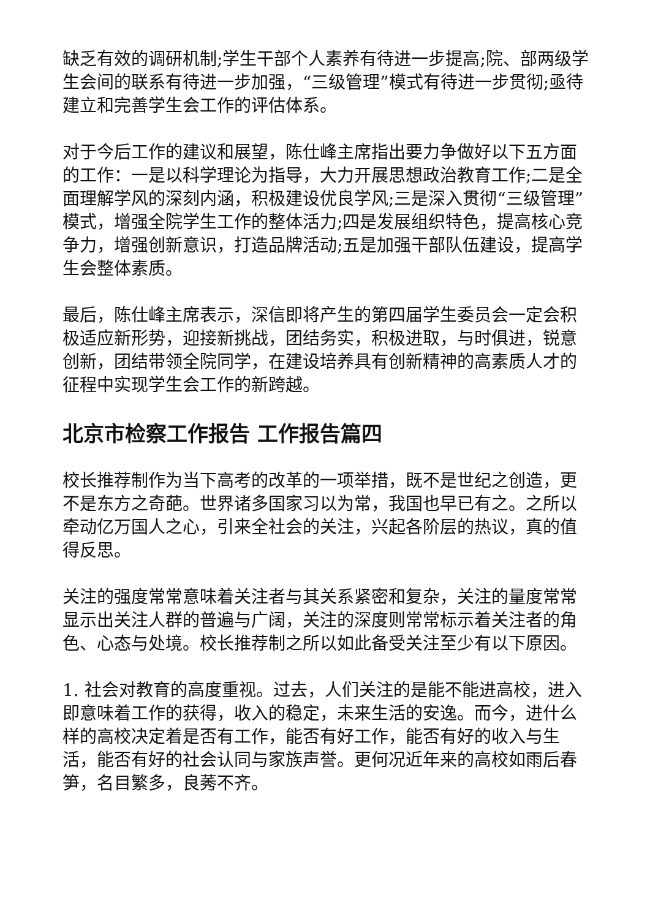缺乏有效的调研机制;学生干部个人素养有待进一步提高;院、部两级学生会间的联系有待进一步加强，“三级管理”模式有待进一步贯彻;亟待建立和完善学生会工作的评估体系。
对于今后工作的建议和展望，陈仕峰主席指出要力争做好以下五方面的工作：一是以科学理论为指导，大力开展思想政治教育工作;二是全面理解学风的深刻内涵，积极建设优良学风;三是深入贯彻“三级管理”模式，增强全院学生工作的整体活力;四是发展组织特色，提高核心竞争力，增强创新意识，打造品牌活动;五是加强干部队伍建设，提高学生会整体素质。
最后，陈仕峰主席表示，深信即将产生的第四届学生委员会一定会积极适应新形势，迎接新挑战，团结务实，积极进取，与时俱进，锐意创新，团结带领全院同学，在建设培养具有创新精神的高素质人才的征程中实现学生会工作的新跨越。
北京市检察工作报告 工作报告篇四
校长推荐制作为当下高考的改革的一项举措，既不是世纪之创造，更不是东方之奇葩。世界诸多国家习以为常，我国也早已有之。之所以牵动亿万国人之心，引来全社会的关注，兴起各阶层的热议，真的值得反思。
关注的强度常常意味着关注者与其关系紧密和复杂，关注的量度常常显示出关注人群的普遍与广阔，关注的深度则常常标示着关注者的角色、心态与处境。校长推荐制之所以如此备受关注至少有以下原因。
1. 社会对教育的高度重视。过去，人们关注的是能不能进高校，进入即意味着工作的获得，收入的稳定，未来生活的安逸。而今，进什么样的高校决定着是否有工作，能否有好工作，能否有好的收入与生活，能否有好的社会认同与家族声誉。更何况近年来的高校如雨后春笋，名目繁多，良莠不齐。